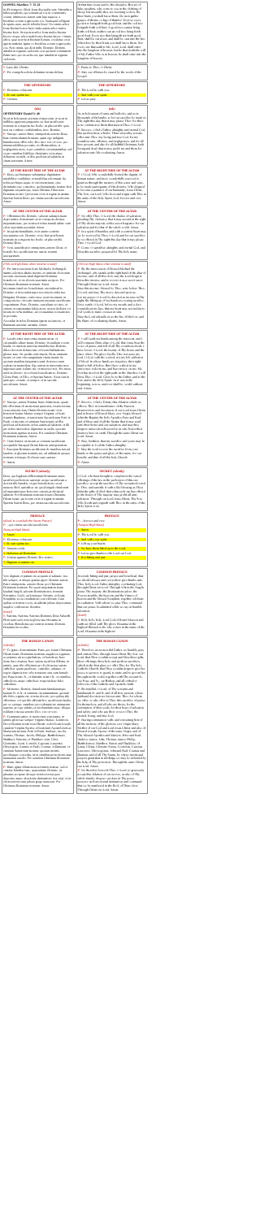GOSPEL Matthew 7: 15-21
In illo tempore: Dixit Jesus discipulis suis: Attendite a falsis prophetis, qui veniunt ad vos in vestimentis ovium, intrinsecus autem sunt lupi rapaces: a fructibus eorum cognoscetis eos. Numquid colligunt de spinis uvas, aut de tribulis ficus? Sic omnis arbor bona fructus bonos facit: mala autem arbor malos fructus facit. Non potest arbor bona malos fructus facere: neque arbor mala bonos fructus facere. Omnis arbor, quae non facit fructum bonum, excidetur, et in ignem mittetur. Igitur ex fructibus eorum cognoscetis eos. Non omnis, qui dicit mihi, Domine, Domine, intrabit in regnum caelorum: sed qui facit voluntatem Patris mei, qui in caelis est, ipse intrabit in regnum caelorum.
At that time Jesus said to His disciples: Beware of false prophets, who come to you in the clothing of sheep, but inwardly they are ravening wolves. By their fruits you shall know them. Do men gather grapes of thorns, or figs of thistles? Even so every good tree bringeth forth good fruit, and the evil tree bringeth forth evil fruit. A good tree cannot bring forth evil fruit, neither can an evil tree bring forth good fruit. Every tree that bringeth not forth good fruit, shall be cut down, and shall be cast into the fire. Wherefore by their fruits you shall know them. Not every one that saith to Me, Lord, Lord, shall enter into the kingdom of heaven: but he that doeth the will of My Father Who is in heaven, he shall enter into the kingdom of heaven.
S: Laus tibi, Christe.
P: Per evangelica dicta deleantur nostra delicta.
S: Praise to Thee, O Christ.
P: May our offenses be erased by the words of the Gospel.
THE OFFERTORY
P: Dominus vobiscum.
S: Et cum spiritu tuo.
P: Oremus.
THE OFFERTORY
P: The Lord be with you.
S: And with your spirit.
P: Let us pray.
(tsk)
OFFERTORY Daniel 3: 40
Sicut in holocausto arietum et taurorum, et sicut in millibus agnorum pinguium: sic fiat sacrificium nostrum in conspectu tuo hodie, ut placeat tibi: quia non est confusio confidentibus in te, Domine.
P: Suscipe, sancte Pater, omnipotens aeterne Deus, hanc immaculatam hostiam, quam ego indignus famulus tuus offero tibi, Deo meo vivo et vero, pro innumerabilibus peccatis, et offensionibus, et negligentiis meis, et pro omnibus circumstantibus, sed et pro omnibus fidelibus christianis vivis atque defunctis: ut mihi, et illis proficiat ad salutem in vitam aeternam. Amen.
(tsk)
As in holocausts of rams and bullocks, and as in thousands of fat lambs: so let our sacrifice be made in Thy sight this day, that it may please Thee: for there is no confusion to them that trust in Thee, O Lord.
P: Receive, O holy Father, almighty and eternal God, this spotless host, which I, Thine unworthy servant, offer unto Thee, my living and true God, for my countless sins, offenses, and negligences, and for all here present, and also for all faithful Christians both living and dead, that it may profit me and them for salvation unto life everlasting. Amen.
AT THE RIGHT SIDE OF THE ALTAR
P: Deus, qui humanae substantiae dignitatem mirabiliter condidisti, et mirabilius reformasti: da nobis per hujus aquae et vini mysterium, ejus divinitatis esse consortes, qui humanitatis nostrae fieri dignatus est particeps, Jesus Christus Filius tuus Dominus noster: Qui tecum vivit et regnat in unitate Spiritus Sancti Deus: per omnia saecula saeculorum. Amen.
AT THE RIGHT SIDE OF THE ALTAR
P: O God, Who wonderfully formed the dignity of human nature, and more wonderfully renewed it, grant us through the mystery of this water and wine, to be made participants of His divinity, Who deigned to become a partaker of our humanity, Jesus Christ, Thy Son, our Lord, Who lives and reigns with Thee in the unity of the Holy Spirit, God, forever and ever. Amen.
AT THE CENTER OF THE ALTAR
P: Offerimus tibi, Domine, calicem salutaris tuam deprecantes clementiam: ut in conspectu divinae majestatis tuae, pro nostra et totius mundi salute cum odore suavitatis ascendat. Amen.
P: In spiritu humilitatis, et in animo contrito suscipiamur a te, Domine: et sic fiat sacrificium nostrum in conspectu tuo hodie, ut placeat tibi, Domine Deus.
P: Veni, sanctificator omnipotens aeterne Deus: et benedic hoc sacrificium tuo sancto nomini praeparatum.
AT THE CENTER OF THE ALTAR
P: We offer Thee, O Lord, the chalice of salvation, pleading Thy clemency that it may ascend in the sight of Thy divine majesty with a sweet fragrance for our salvation and for that of the whole world. Amen.
P: In a spirit of humility and with a contrite heart may we be received by Thee, O Lord, and let our sacrifice be so offered in Thy sight this day that it may please Thee, O Lord God.
P: Come, O sanctifier, almighty and eternal God, and bless this sacrifice prepared for Thy holy name.
(Only at High Mass when incense is used)
P: Per intercessionem beati Michaelis Archangeli, stantis a dextris altaris incensi, et omnium electorum suorum, incensum istud dignetur Dominus benedicere, et in odorem suavitatis accipere. Per Christum Dominum nostrum. Amen.
Incensum istud a te benedictum, ascendat ad te, Domine: et descendat super nos misericordia tua.
Dirigatur, Domine, oratio mea, sicut incensum, in conspectu tuo: elevatio manuum mearum sacrificium vespertinum. Pone, Domine, custodiam ori meo, et ostium circumstantiae labiis meis: ut non declinet cor meum in verba malitiae, ad excusandas excusationes in peccatis.
Accendat in nobis Dominus ignem sui amoris, et flammam aeternae caritatis. Amen.
(Only at High Mass when incense is used)
P: By the intercession of blessed Michael the Archangel, who stands at the right hand of the altar of incense, and of all His elect, may the Lord deign to bless this incense, and to receive it as a sweet savor. Through Christ our Lord. Amen.
May this incense, blessed by Thee, arise before Thee, O Lord, and may Thy mercy descend upon us.
Let my prayer, O Lord, be directed as incense in Thy sight; the lifting up of my hands as evening sacrifice. Set a watch, O Lord, before my mouth, and a door round about my lips, that my heart may not incline to evil words to make excuses in sins.
May the Lord enkindle in us the fire of His love and the flame of everlasting charity. Amen.
AT THE RIGHT SIDE OF THE ALTAR
P: Lavabo inter innocentes manus meas: et circumdabo altare tuum, Domine: Ut audiam vocem laudis, et enarrem universa mirabilia tua. Domine, dilexi decorem domus tuae et locum habitationis gloriae tuae. Ne perdas cum impiis, Deus, animam meam, et cum viris sanguinum vitam meam: In quorum manibus iniquitates sunt: dextera eorum repleta est muneribus. Ego autem in innocentia mea ingressus sum: redime me, et miserere mei. Pes meus stetit in directo: in ecclesiis benedicam te, Domine. Gloria Patri, et Filio, et Spiritui Sancto. Sicut erat in principio, et nunc, et semper: et in saecula saeculorum. Amen.
AT THE RIGHT SIDE OF THE ALTAR
P: I will wash my hands among the innocent, and I will compass Thine altar, O Lord, that I may hear the voice of praise, and tell of all Thy wondrous deeds. I have loved, O Lord, the beauty of Thy house and the place where Thy glory dwells. Take not away my soul, O God, with the wicked, nor my life with men of blood. In whose hands are iniquities, their right hand is full of bribes. But I have walked in my innocence: redeem me, and have mercy on me. My foot has stood on the right path; in the churches I will bless Thee, O Lord. Glory be to the Father, and to the Son, and to the Holy Spirit. As it was in the beginning, is now, and ever shall be, world without end. Amen.
AT THE CENTER OF THE ALTAR
P: Suscipe, sancta Trinitas, hanc oblationem, quam tibi offerimus ob memoriam passionis, resurrectionis, et ascensionis Jesu Christi Domini nostri: et in honorem beatae Mariae semper Virginis, et beati Joannis Baptistae, et sanctorum Apostolorum Petri et Pauli, et istorum, et omnium Sanctorum: ut illis proficiat ad honorem, nobis autem ad salutem: et illi pro nobis intercedere dignentur in caelis, quorum memoriam agimus in terris. Per eumdem Christum Dominum nostrum. Amen.
P: Orate fratres: ut meum ac vestrum sacrificium acceptabile fiat apud Deum Patrem omnipotentem.
S: Suscipiat Dominus sacrificium de manibus tuis ad laudem, et gloriam nominis sui, ad utilitatem quoque nostram, totiusque Ecclesiae suae sanctae.
P: Amen.
AT THE CENTER OF THE ALTAR
P: Receive, O holy Trinity, this oblation which we offer to Thee in remembrance of the Passion, Resurrection, and Ascension of our Lord Jesus Christ, and in honor of blessed Mary, ever Virgin, blessed John the Baptist, the holy Apostles Peter and Paul, and of these and of all the Saints: that it may avail unto their honor and our salvation, and may they deign to intercede in heaven for us who honor their memory here on earth. Through the same Christ our Lord. Amen.
P: Pray, brethren, that my sacrifice and yours may be acceptable to God the Father almighty.
S: May the Lord receive the sacrifice from your hands, to the praise and glory of His name, for our benefit, and that of all His holy Church.
P: Amen.
SECRET (silently)
Deus, qui legalium differentiam hostiarum unius sacrificii perfectione sanxisti: accipe sacrificium a devotis tibi famulis, et pari benedictione, sicut munera Abel, sanctifica: ut, quod singuli obtulerunt ad majestatis tuae honorem, cunctis proficiat ad salutem. Per Dominum nostrum Jesum Christum, Filium tuum: qui tecum vivit et regnat in unitate Spiritus Sancti Deus, per omnia saecula saeculorum.
SECRET (silently)
O God, who hast brought to completion the varied offerings of the law in the perfection of this one sacrifice: accept the sacrifice of Thy servants devoted to Thee, and sanctify it with a like blessing as Thou didst the gifts of Abel: that what each one has offered to the honor of Thy majesty may profit all unto salvation. Through our Lord Jesus Christ, Thy Son, Who liveth and reigneth with Thee in the unity of the Holy Spirit, God,
PREFACE
(aloud, to conclude the Secret Prayer)
P: ...per omnia saecula saeculorum.
(Sung at High Mass)
S: Amen.
P: Dominus vobiscum.
S: Et cum spiritu tuo.
P: Sursum corda.
S: Habemus ad Dominum.
P: Gratias agamus Domino Deo nostro.
S: Dignum et justum est.
PREFACE
P: ...forever and ever.
(Sung at High Mass)
S: Amen.
P: The Lord be with you.
S: And with your spirit.
P: Lift up your hearts.
S: We have them lifted up to the Lord.
P: Let us give thanks to the Lord our God.
S: It is fitting and just.
COMMON PREFACE
Vere dignum et justum est, aequum et salutare, nos tibi semper, et ubique gratias agere: Domine sancte, Pater omnipotens, aeterne Deus: per Christum Dominum nostrum. Per quem majestatem tuam laudant Angeli, adorant Dominationes, tremunt Potestates. Caeli, caelorumque Virtutes, ac beata Seraphim, socia exsultatione concelebrant. Cum quibus et nostras voces, ut admitti jubeas deprecamur, supplici confessione dicentes:
(kneel)
S: Sanctus, Sanctus, Sanctus Dominus Deus Sabaoth. Pleni sunt caeli et terra gloria tua. Hosanna in excelsis. Benedictus qui venit in nomine Domini. Hosanna in excelsis.
COMMON PREFACE
It is truly fitting and just, proper and beneficial, that we should always and everywhere give thanks unto Thee, holy Lord, Father almighty, everlasting God, through Christ our Lord. Through Whom the Angels praise Thy majesty, the Dominations adore, the Powers tremble; the heavens and the Virtues of heaven and the blessed Seraphim, together celebrate in exultation. With whom we pray Thee, command that our praise be admitted while we say in humble adoration:
(kneel)
S: Holy, holy, holy, Lord God of Hosts! Heaven and earth are filled with Thy glory. Hosanna in the highest! Blessed is He who comes in the name of the Lord. Hosanna in the highest!
THE ROMAN CANON
(silently)
P: Te igitur, clementissime Pater, per Jesum Christum Filium tuum, Dominum nostrum, supplices rogamus, ac petimus uti accepta habeas, et benedicas, haec dona, haec munera, haec sancta sacrificia illibata, in primis, quae tibi offerimus pro Ecclesia tua sancta catholica: quam pacificare, custodire, adunare, et regere digneris toto orbe terrarum: una cum famulo tuo Papa nostro N., et Antistite nostro N., et omnibus orthodoxis, atque catholicae et apostolicae fidei cultoribus.
P: Memento, Domine, famulorum famularumque tuarum N. et N. et omnium circumstantium, quorum tibi fides cognita est, et nota devotio, pro quibus tibi offerimus: vel qui tibi offerunt hoc sacrificium laudis, pro se, suisque omnibus: pro redemptione animarum suarum, pro spe salutis, et incolumitatis suae: tibique reddunt vota sua aeterno Deo, vivo et vero.
P: Communicantes, et memoriam venerantes, in primis gloriosae semper Virginis Mariae, Genitricis Dei et Domini nostri Jesu Christi: sed et beati Joseph, ejusdem Virginis Sponsi, et beatorum Apostolorum ac Martyrum tuorum, Petri et Pauli, Andreae, Jacobi, Joannis, Thomae, Jacobi, Philippi, Bartholomaei, Matthaei, Simonis, et Thaddaei: Lini, Cleti, Clementis, Xysti, Cornelii, Cypriani, Laurentii, Chrysogoni, Joannis et Pauli, Cosmae et Damiani: et omnium Sanctorum tuorum; quorum meritis precibusque concedas, ut in omnibus protectionis tuae muniamur auxilio. Per eumdem Christum Dominum nostrum. Amen.
P: Hanc igitur oblationem servitutis nostrae, sed et cunctae familiae tuae, quaesumus, Domine, ut placatus accipias: diesque nostros in tua pace disponas, atque ab aeterna damnatione nos eripi, et in electorum tuorum jubeas grege numerari. Per Christum Dominum nostrum. Amen.
THE ROMAN CANON
(silently)
P: Therefore, most merciful Father, we humbly pray and entreat Thee, through Jesus Christ Thy Son, our Lord, that Thou wouldst accept and bless these gifts, these offerings, these holy and spotless sacrifices, which in the first place we offer Thee for Thy holy Catholic Church, that Thou wouldst deign to give her peace, to protect, to guard, to unite, and to govern her throughout the world, together with Thy servant N., our Pope, and N., our Bishop; and all orthodox believers of the Catholic and Apostolic faith.
P: Be mindful, O Lord, of Thy servants and handmaids N. and N. and of all here present, whose faith and devotion are known unto Thee, for whom we offer, or who offer to Thee, this sacrifice of praise for themselves, and all who are theirs, for the redemption of their souls, for their hope of salvation and safety; and who pay their vows to Thee, the eternal, living, and true God.
P: Having communion with, and venerating first of all the memory of the glorious ever Virgin Mary, Mother of our God and Lord Jesus Christ; and also of blessed Joseph, Spouse of the same Virgin, and of Thy blessed Apostles and Martyrs, Peter and Paul, Andrew, James, John, Thomas, James, Philip, Bartholomew, Matthew, Simon and Thaddeus; of Linus, Cletus, Clement, Sixtus, Cornelius, Cyprian, Lawrence, Chrysogonus, John and Paul, Cosmas and Damian, and of all Thy Saints, by whose merits and prayers grant that in all things we may be defended by the help of Thy protection. Through the same Christ, our Lord. Amen.
P: We therefore beseech Thee, O Lord, to graciously accept this oblation of our service, as also of Thy whole family; dispose our days in Thy peace, preserve us from eternal damnation, and command that we be numbered in the flock of Thine elect. Through Christ our Lord. Amen.